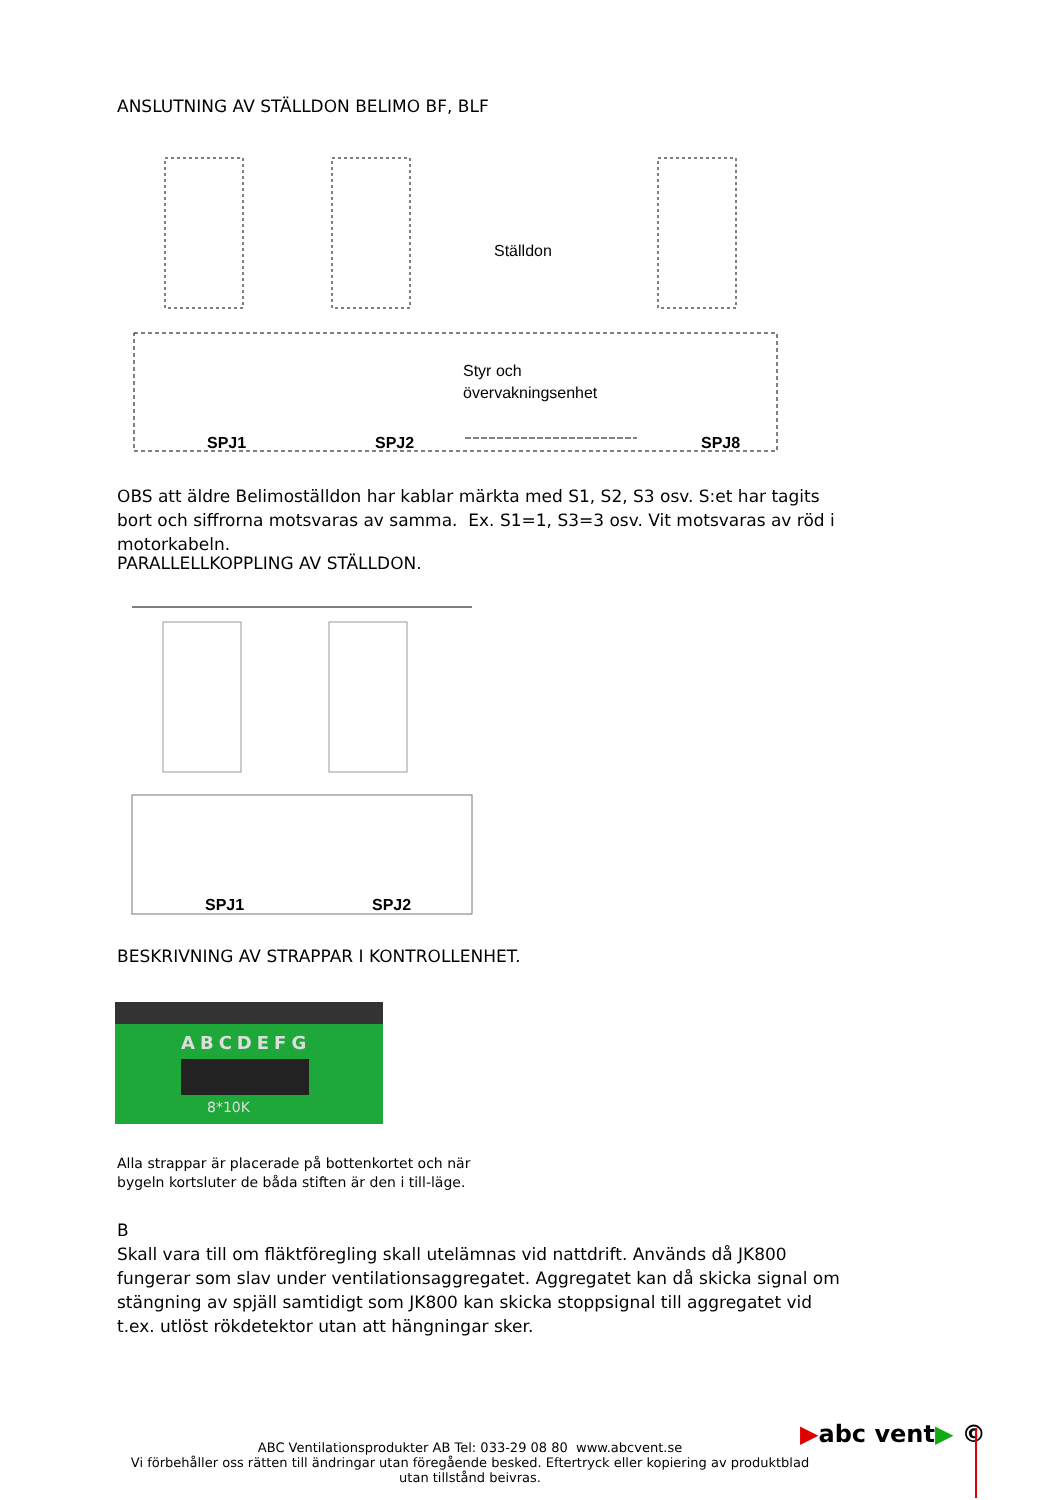ANSLUTNING AV STÄLLDON BELIMO BF, BLF
Ställdon
Styr och
övervakningsenhet
SPJ1
SPJ2
SPJ8
OBS att äldre Belimoställdon har kablar märkta med S1, S2, S3 osv. S:et har tagits bort och siffrorna motsvaras av samma. Ex. S1=1, S3=3 osv. Vit motsvaras av röd i motorkabeln.
PARALLELLKOPPLING AV STÄLLDON.
SPJ1
SPJ2
BESKRIVNING AV STRAPPAR I KONTROLLENHET.
ABCDEFG
8*10K
Alla strappar är placerade på bottenkortet och när
bygeln kortsluter de båda stiften är den i till-läge.
B
Skall vara till om fläktföregling skall utelämnas vid nattdrift. Används då JK800 fungerar som slav under ventilationsaggregatet. Aggregatet kan då skicka signal om stängning av spjäll samtidigt som JK800 kan skicka stoppsignal till aggregatet vid t.ex. utlöst rökdetektor utan att hängningar sker.
▶abc vent▶ ©
ABC Ventilationsprodukter AB Tel: 033-29 08 80 www.abcvent.se
Vi förbehåller oss rätten till ändringar utan föregående besked. Eftertryck eller kopiering av produktblad utan tillstånd beivras.